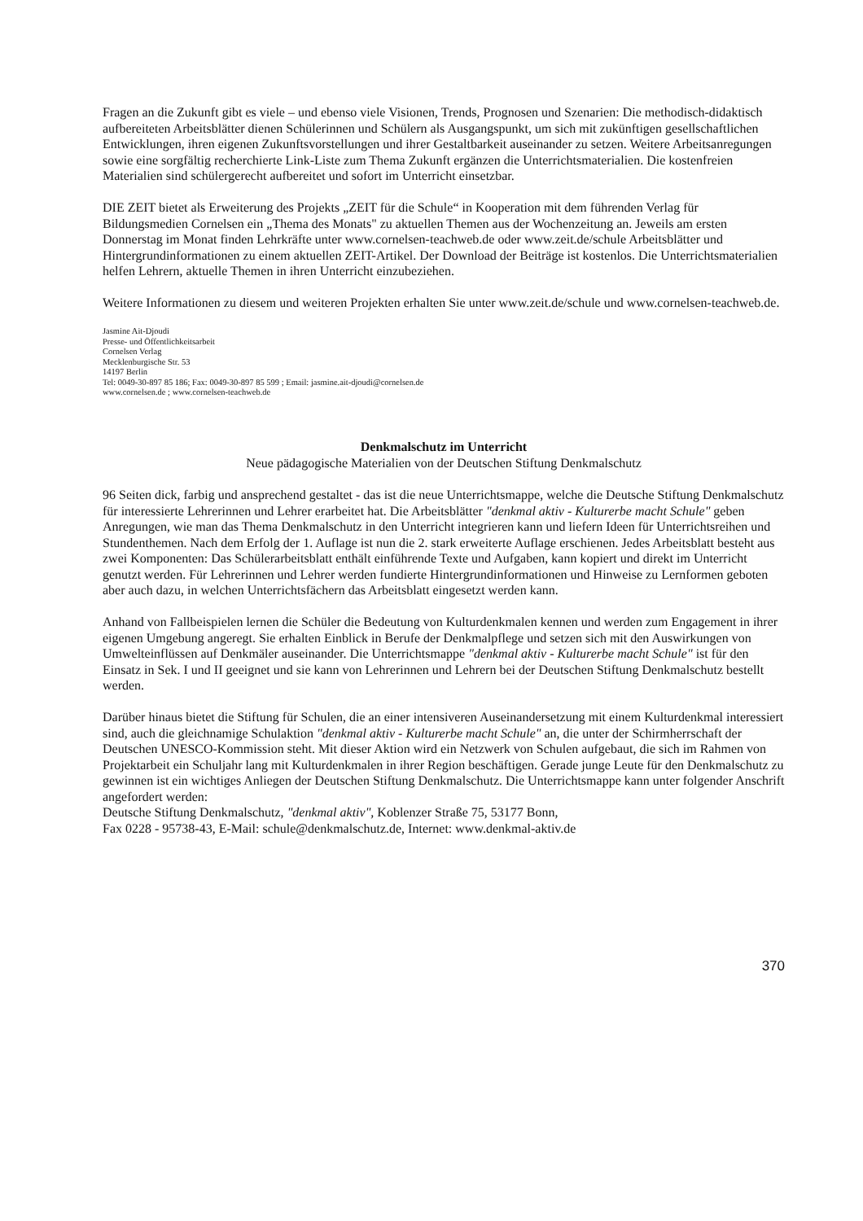Fragen an die Zukunft gibt es viele – und ebenso viele Visionen, Trends, Prognosen und Szenarien: Die methodisch-didaktisch aufbereiteten Arbeitsblätter dienen Schülerinnen und Schülern als Ausgangspunkt, um sich mit zukünftigen gesellschaftlichen Entwicklungen, ihren eigenen Zukunftsvorstellungen und ihrer Gestaltbarkeit auseinander zu setzen. Weitere Arbeitsanregungen sowie eine sorgfältig recherchierte Link-Liste zum Thema Zukunft ergänzen die Unterrichtsmaterialien. Die kostenfreien Materialien sind schülergerecht aufbereitet und sofort im Unterricht einsetzbar.
DIE ZEIT bietet als Erweiterung des Projekts „ZEIT für die Schule“ in Kooperation mit dem führenden Verlag für Bildungsmedien Cornelsen ein „Thema des Monats" zu aktuellen Themen aus der Wochenzeitung an. Jeweils am ersten Donnerstag im Monat finden Lehrkräfte unter www.cornelsen-teachweb.de oder www.zeit.de/schule Arbeitsblätter und Hintergrundinformationen zu einem aktuellen ZEIT-Artikel. Der Download der Beiträge ist kostenlos. Die Unterrichtsmaterialien helfen Lehrern, aktuelle Themen in ihren Unterricht einzubeziehen.
Weitere Informationen zu diesem und weiteren Projekten erhalten Sie unter www.zeit.de/schule und www.cornelsen-teachweb.de.
Jasmine Ait-Djoudi
Presse- und Öffentlichkeitsarbeit
Cornelsen Verlag
Mecklenburgische Str. 53
14197 Berlin
Tel: 0049-30-897 85 186; Fax: 0049-30-897 85 599 ; Email: jasmine.ait-djoudi@cornelsen.de
www.cornelsen.de ; www.cornelsen-teachweb.de
Denkmalschutz im Unterricht
Neue pädagogische Materialien von der Deutschen Stiftung Denkmalschutz
96 Seiten dick, farbig und ansprechend gestaltet - das ist die neue Unterrichtsmappe, welche die Deutsche Stiftung Denkmalschutz für interessierte Lehrerinnen und Lehrer erarbeitet hat. Die Arbeitsblätter "denkmal aktiv - Kulturerbe macht Schule" geben Anregungen, wie man das Thema Denkmalschutz in den Unterricht integrieren kann und liefern Ideen für Unterrichtsreihen und Stundenthemen. Nach dem Erfolg der 1. Auflage ist nun die 2. stark erweiterte Auflage erschienen. Jedes Arbeitsblatt besteht aus zwei Komponenten: Das Schülerarbeitsblatt enthält einführende Texte und Aufgaben, kann kopiert und direkt im Unterricht genutzt werden. Für Lehrerinnen und Lehrer werden fundierte Hintergrundinformationen und Hinweise zu Lernformen geboten aber auch dazu, in welchen Unterrichtsfächern das Arbeitsblatt eingesetzt werden kann.
Anhand von Fallbeispielen lernen die Schüler die Bedeutung von Kulturdenkmalen kennen und werden zum Engagement in ihrer eigenen Umgebung angeregt. Sie erhalten Einblick in Berufe der Denkmalpflege und setzen sich mit den Auswirkungen von Umwelteinflüssen auf Denkmäler auseinander. Die Unterrichtsmappe "denkmal aktiv - Kulturerbe macht Schule" ist für den Einsatz in Sek. I und II geeignet und sie kann von Lehrerinnen und Lehrern bei der Deutschen Stiftung Denkmalschutz bestellt werden.
Darüber hinaus bietet die Stiftung für Schulen, die an einer intensiveren Auseinandersetzung mit einem Kulturdenkmal interessiert sind, auch die gleichnamige Schulaktion "denkmal aktiv - Kulturerbe macht Schule" an, die unter der Schirmherrschaft der Deutschen UNESCO-Kommission steht. Mit dieser Aktion wird ein Netzwerk von Schulen aufgebaut, die sich im Rahmen von Projektarbeit ein Schuljahr lang mit Kulturdenkmalen in ihrer Region beschäftigen. Gerade junge Leute für den Denkmalschutz zu gewinnen ist ein wichtiges Anliegen der Deutschen Stiftung Denkmalschutz. Die Unterrichtsmappe kann unter folgender Anschrift angefordert werden:
Deutsche Stiftung Denkmalschutz, "denkmal aktiv", Koblenzer Straße 75, 53177 Bonn,
Fax 0228 - 95738-43, E-Mail: schule@denkmalschutz.de, Internet: www.denkmal-aktiv.de
370